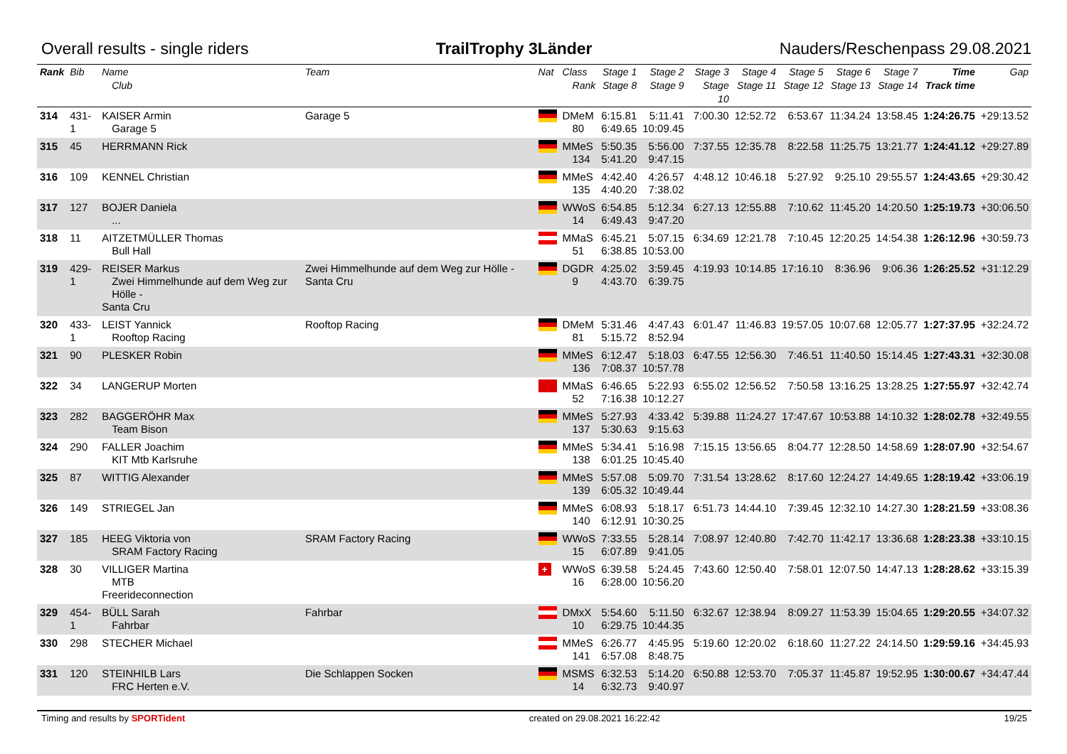Overall results - single riders TrailTrophy 3Länder Nauders/Reschenpass 29.08.2021
| Rank | Bib | Name Club | Team | Nat | Class Rank | Stage 1 Stage 8 | Stage 2 Stage 9 | Stage 3 Stage 10 | Stage 4 Stage 11 | Stage 5 Stage 12 | Stage 6 Stage 13 | Stage 7 Stage 14 | Time Track time | Gap |
| --- | --- | --- | --- | --- | --- | --- | --- | --- | --- | --- | --- | --- | --- | --- |
| 314 | 431-1 | KAISER Armin Garage 5 | Garage 5 | | DMeM 80 | 6:15.81 6:49.65 | 5:11.41 10:09.45 | 7:00.30 | 12:52.72 | 6:53.67 | 11:34.24 | 13:58.45 | 1:24:26.75 | +29:13.52 |
| 315 | 45 | HERRMANN Rick | | | MMeS 134 | 5:50.35 5:41.20 | 5:56.00 9:47.15 | 7:37.55 | 12:35.78 | 8:22.58 | 11:25.75 | 13:21.77 | 1:24:41.12 | +29:27.89 |
| 316 | 109 | KENNEL Christian | | | MMeS 135 | 4:42.40 4:40.20 | 4:26.57 7:38.02 | 4:48.12 | 10:46.18 | 5:27.92 | 9:25.10 | 29:55.57 | 1:24:43.65 | +29:30.42 |
| 317 | 127 | BOJER Daniela ... | | | WWoS 14 | 6:54.85 6:49.43 | 5:12.34 9:47.20 | 6:27.13 | 12:55.88 | 7:10.62 | 11:45.20 | 14:20.50 | 1:25:19.73 | +30:06.50 |
| 318 | 11 | AITZETMÜLLER Thomas Bull Hall | | | MMaS 51 | 6:45.21 6:38.85 | 5:07.15 10:53.00 | 6:34.69 | 12:21.78 | 7:10.45 | 12:20.25 | 14:54.38 | 1:26:12.96 | +30:59.73 |
| 319 | 429-1 | REISER Markus Zwei Himmelhunde auf dem Weg zur Hölle - Santa Cru | Zwei Himmelhunde auf dem Weg zur Hölle - Santa Cru | | DGDR 9 | 4:25.02 4:43.70 | 3:59.45 6:39.75 | 4:19.93 | 10:14.85 | 17:16.10 | 8:36.96 | 9:06.36 | 1:26:25.52 | +31:12.29 |
| 320 | 433-1 | LEIST Yannick Rooftop Racing | Rooftop Racing | | DMeM 81 | 5:31.46 5:15.72 | 4:47.43 8:52.94 | 6:01.47 | 11:46.83 | 19:57.05 | 10:07.68 | 12:05.77 | 1:27:37.95 | +32:24.72 |
| 321 | 90 | PLESKER Robin | | | MMeS 136 | 6:12.47 7:08.37 | 5:18.03 10:57.78 | 6:47.55 | 12:56.30 | 7:46.51 | 11:40.50 | 15:14.45 | 1:27:43.31 | +32:30.08 |
| 322 | 34 | LANGERUP Morten | | | MMaS 52 | 6:46.65 7:16.38 | 5:22.93 10:12.27 | 6:55.02 | 12:56.52 | 7:50.58 | 13:16.25 | 13:28.25 | 1:27:55.97 | +32:42.74 |
| 323 | 282 | BAGGERÖHR Max Team Bison | | | MMeS 137 | 5:27.93 5:30.63 | 4:33.42 9:15.63 | 5:39.88 | 11:24.27 | 17:47.67 | 10:53.88 | 14:10.32 | 1:28:02.78 | +32:49.55 |
| 324 | 290 | FALLER Joachim KIT Mtb Karlsruhe | | | MMeS 138 | 5:34.41 6:01.25 | 5:16.98 10:45.40 | 7:15.15 | 13:56.65 | 8:04.77 | 12:28.50 | 14:58.69 | 1:28:07.90 | +32:54.67 |
| 325 | 87 | WITTIG Alexander | | | MMeS 139 | 5:57.08 6:05.32 | 5:09.70 10:49.44 | 7:31.54 | 13:28.62 | 8:17.60 | 12:24.27 | 14:49.65 | 1:28:19.42 | +33:06.19 |
| 326 | 149 | STRIEGEL Jan | | | MMeS 140 | 6:08.93 6:12.91 | 5:18.17 10:30.25 | 6:51.73 | 14:44.10 | 7:39.45 | 12:32.10 | 14:27.30 | 1:28:21.59 | +33:08.36 |
| 327 | 185 | HEEG Viktoria von SRAM Factory Racing | SRAM Factory Racing | | WWoS 15 | 7:33.55 6:07.89 | 5:28.14 9:41.05 | 7:08.97 | 12:40.80 | 7:42.70 | 11:42.17 | 13:36.68 | 1:28:23.38 | +33:10.15 |
| 328 | 30 | VILLIGER Martina MTB Freerideconnection | | + | WWoS 16 | 6:39.58 6:28.00 | 5:24.45 10:56.20 | 7:43.60 | 12:50.40 | 7:58.01 | 12:07.50 | 14:47.13 | 1:28:28.62 | +33:15.39 |
| 329 | 454-1 | BÜLL Sarah Fahrbar | Fahrbar | | DMxX 10 | 5:54.60 6:29.75 | 5:11.50 10:44.35 | 6:32.67 | 12:38.94 | 8:09.27 | 11:53.39 | 15:04.65 | 1:29:20.55 | +34:07.32 |
| 330 | 298 | STECHER Michael | | | MMeS 141 | 6:26.77 6:57.08 | 4:45.95 8:48.75 | 5:19.60 | 12:20.02 | 6:18.60 | 11:27.22 | 24:14.50 | 1:29:59.16 | +34:45.93 |
| 331 | 120 | STEINHILB Lars FRC Herten e.V. | Die Schlappen Socken | | MSMS 14 | 6:32.53 6:32.73 | 5:14.20 9:40.97 | 6:50.88 | 12:53.70 | 7:05.37 | 11:45.87 | 19:52.95 | 1:30:00.67 | +34:47.44 |
Timing and results by SPORTident created on 29.08.2021 16:22:42 19/25